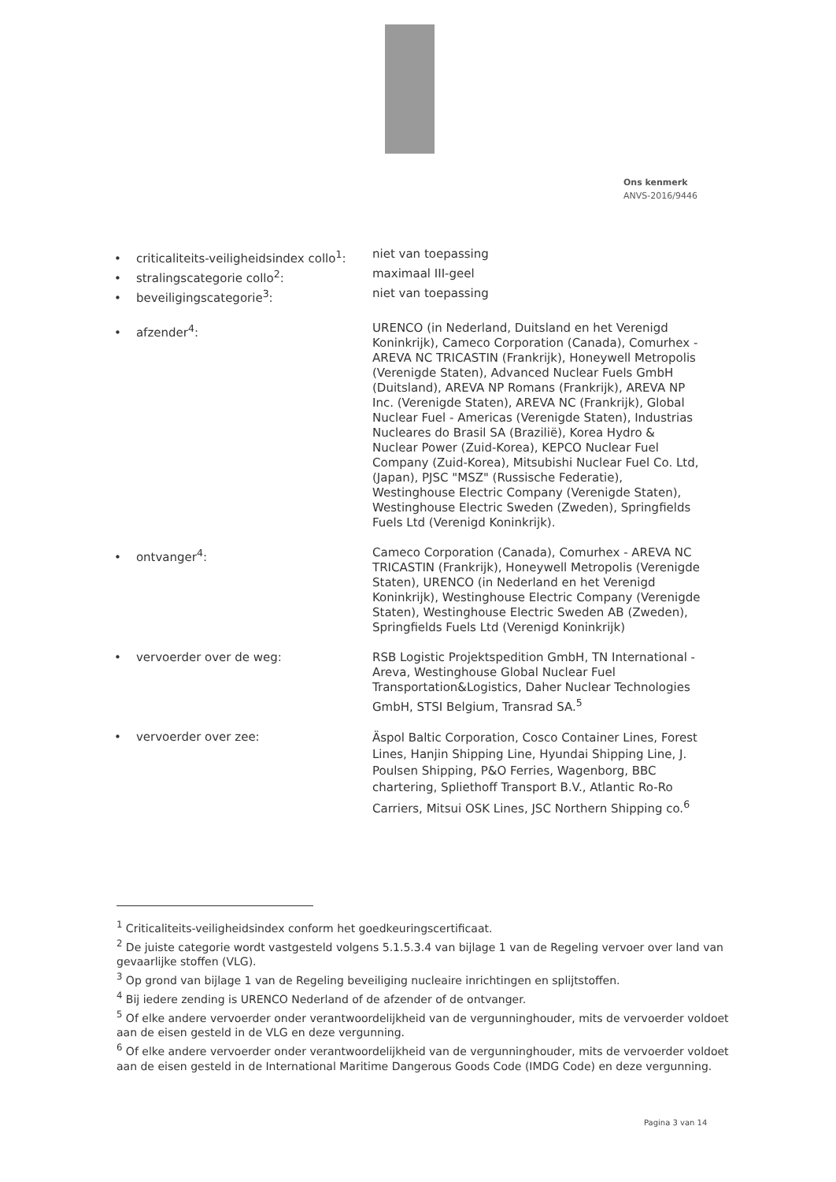Ons kenmerk
ANVS-2016/9446
• criticaliteits-veiligheidsindex collo<sup>1</sup>:
niet van toepassing
• stralingscategorie collo<sup>2</sup>: maximaal III-geel
• beveiligingscategorie<sup>3</sup>: niet van toepassing
• afzender<sup>4</sup>: URENCO (in Nederland, Duitsland en het Verenigd Koninkrijk), Cameco Corporation (Canada), Comurhex - AREVA NC TRICASTIN (Frankrijk), Honeywell Metropolis (Verenigde Staten), Advanced Nuclear Fuels GmbH (Duitsland), AREVA NP Romans (Frankrijk), AREVA NP Inc. (Verenigde Staten), AREVA NC (Frankrijk), Global Nuclear Fuel - Americas (Verenigde Staten), Industrias Nucleares do Brasil SA (Brazilië), Korea Hydro & Nuclear Power (Zuid-Korea), KEPCO Nuclear Fuel Company (Zuid-Korea), Mitsubishi Nuclear Fuel Co. Ltd, (Japan), PJSC "MSZ" (Russische Federatie), Westinghouse Electric Company (Verenigde Staten), Westinghouse Electric Sweden (Zweden), Springfields Fuels Ltd (Verenigd Koninkrijk).
• ontvanger<sup>4</sup>: Cameco Corporation (Canada), Comurhex - AREVA NC TRICASTIN (Frankrijk), Honeywell Metropolis (Verenigde Staten), URENCO (in Nederland en het Verenigd Koninkrijk), Westinghouse Electric Company (Verenigde Staten), Westinghouse Electric Sweden AB (Zweden), Springfields Fuels Ltd (Verenigd Koninkrijk)
• vervoerder over de weg: RSB Logistic Projektspedition GmbH, TN International - Areva, Westinghouse Global Nuclear Fuel Transportation&Logistics, Daher Nuclear Technologies GmbH, STSI Belgium, Transrad SA.<sup>5</sup>
• vervoerder over zee:
Äspol Baltic Corporation, Cosco Container Lines, Forest Lines, Hanjin Shipping Line, Hyundai Shipping Line, J. Poulsen Shipping, P&O Ferries, Wagenborg, BBC chartering, Spliethoff Transport B.V., Atlantic Ro-Ro Carriers, Mitsui OSK Lines, JSC Northern Shipping co.<sup>6</sup>
<sup>1</sup> Criticaliteits-veiligheidsindex conform het goedkeuringscertificaat.
<sup>2</sup> De juiste categorie wordt vastgesteld volgens 5.1.5.3.4 van bijlage 1 van de Regeling vervoer over land van gevaarlijke stoffen (VLG).
<sup>3</sup> Op grond van bijlage 1 van de Regeling beveiliging nucleaire inrichtingen en splijtstoffen.
<sup>4</sup> Bij iedere zending is URENCO Nederland of de afzender of de ontvanger.
<sup>5</sup> Of elke andere vervoerder onder verantwoordelijkheid van de vergunninghouder, mits de vervoerder voldoet aan de eisen gesteld in de VLG en deze vergunning.
<sup>6</sup> Of elke andere vervoerder onder verantwoordelijkheid van de vergunninghouder, mits de vervoerder voldoet aan de eisen gesteld in de International Maritime Dangerous Goods Code (IMDG Code) en deze vergunning.
Pagina 3 van 14